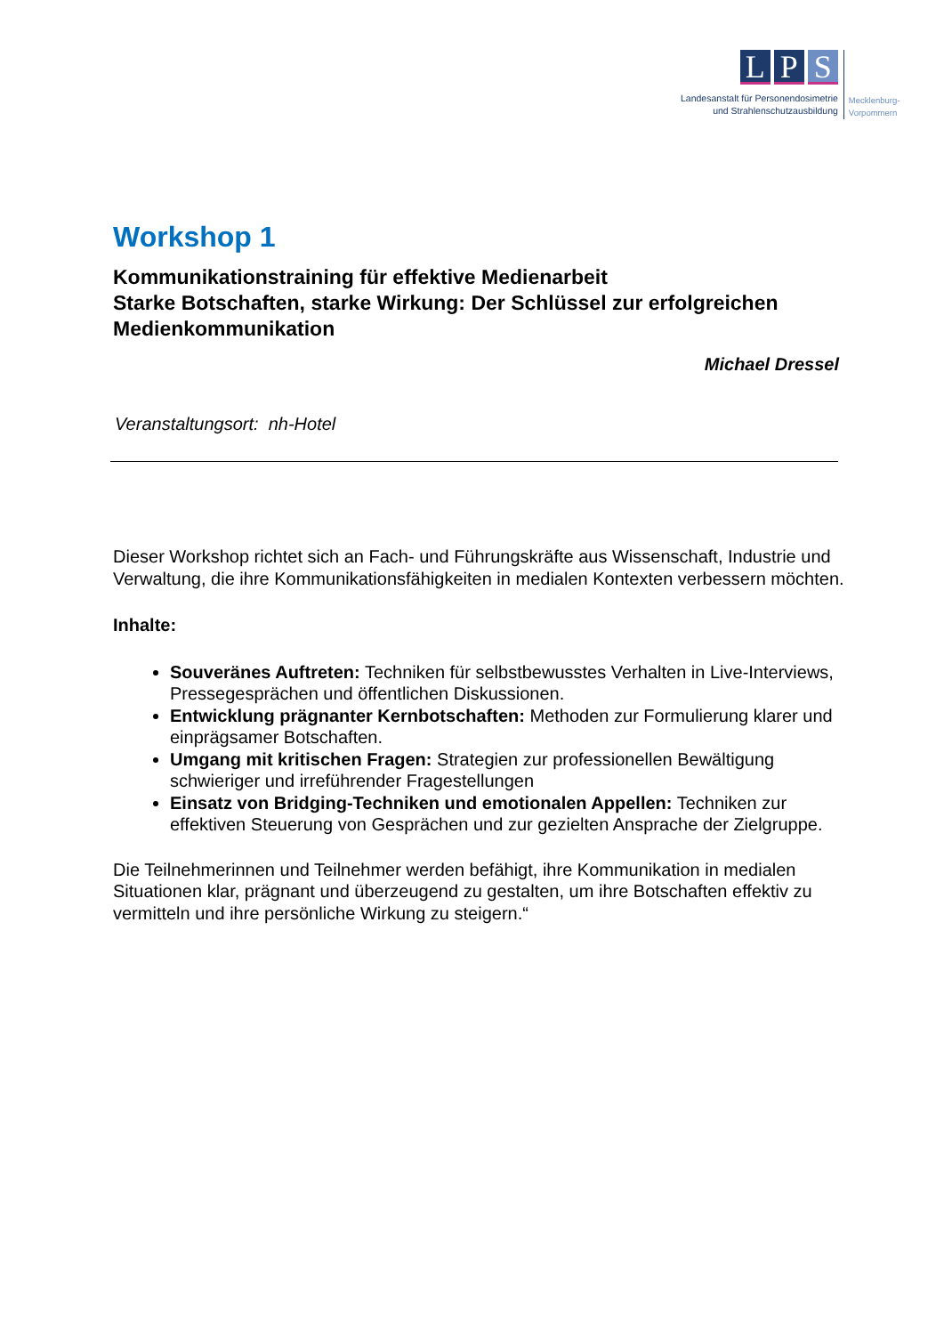L P S
Landesanstalt für Personendosimetrie
und Strahlenschutzausbildung
Mecklenburg-
Vorpommern
Workshop 1
Kommunikationstraining für effektive Medienarbeit
Starke Botschaften, starke Wirkung: Der Schlüssel zur erfolgreichen Medienkommunikation
Michael Dressel
Veranstaltungsort: nh-Hotel
Dieser Workshop richtet sich an Fach- und Führungskräfte aus Wissenschaft, Industrie und Verwaltung, die ihre Kommunikationsfähigkeiten in medialen Kontexten verbessern möchten.
Inhalte:
Souveränes Auftreten: Techniken für selbstbewusstes Verhalten in Live-Interviews, Pressegesprächen und öffentlichen Diskussionen.
Entwicklung prägnanter Kernbotschaften: Methoden zur Formulierung klarer und einprägsamer Botschaften.
Umgang mit kritischen Fragen: Strategien zur professionellen Bewältigung schwieriger und irreführender Fragestellungen
Einsatz von Bridging-Techniken und emotionalen Appellen: Techniken zur effektiven Steuerung von Gesprächen und zur gezielten Ansprache der Zielgruppe.
Die Teilnehmerinnen und Teilnehmer werden befähigt, ihre Kommunikation in medialen Situationen klar, prägnant und überzeugend zu gestalten, um ihre Botschaften effektiv zu vermitteln und ihre persönliche Wirkung zu steigern.“